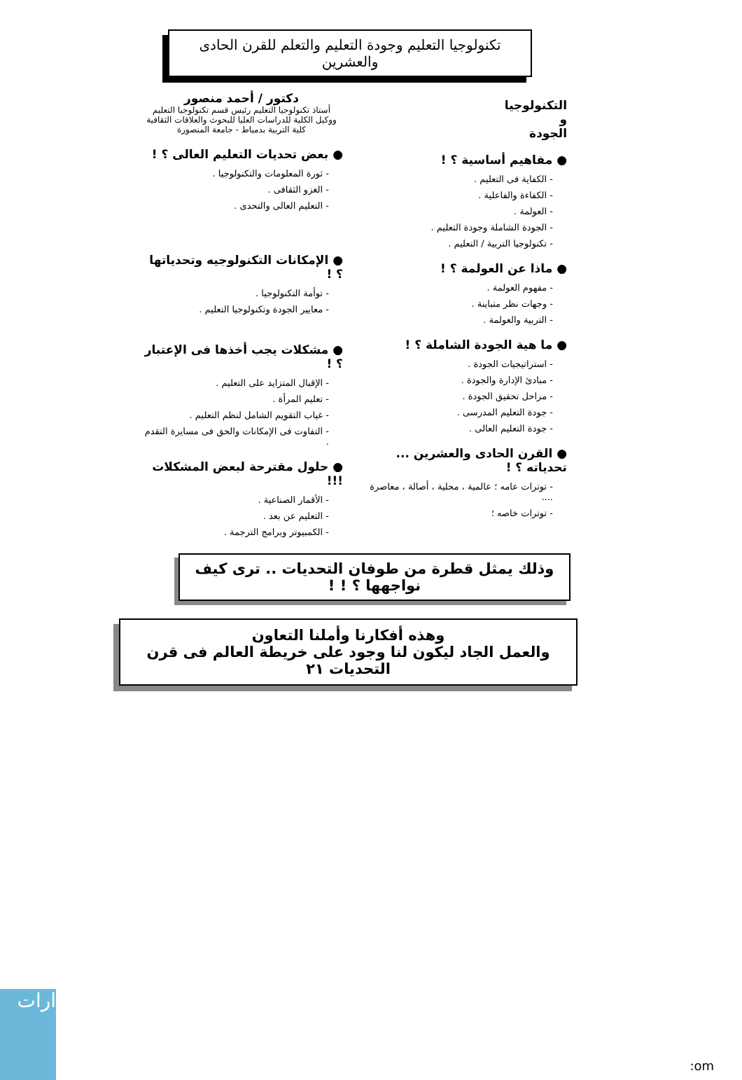تكنولوجيا التعليم وجودة التعليم والتعلم للقرن الحادى والعشرين
التكنولوجيا
و
الجودة
● مفاهيم أساسية ؟ !
- الكفاية فى التعليم .
- الكفاءة والفاعلية .
- العولمة .
- الجودة الشاملة وجودة التعليم .
- تكنولوجيا التربية / التعليم .
● ماذا عن العولمة ؟ !
- مفهوم العولمة .
- وجهات نظر متباينة .
- التربية والعولمة .
● ما هية الجودة الشاملة ؟ !
- استراتيجيات الجودة .
- مبادئ الإدارة والجودة .
- مراحل تحقيق الجودة .
- جودة التعليم المدرسى .
- جودة التعليم العالى .
● القرن الحادى والعشرين ... تحدياته ؟ !
- توترات عامه ؛ عالمية ، محلية ، أصالة ، معاصرة ....
- توترات خاصه ؛
دكتور / أحمد منصور
أستاذ تكنولوجيا التعليم رئيس قسم تكنولوجيا التعليم
ووكيل الكلية للدراسات العليا للبحوث والعلاقات الثقافية
كلية التربية بدمياط - جامعة المنصورة
● بعض تحديات التعليم العالى ؟ !
- ثورة المعلومات والتكنولوجيا .
- الغزو الثقافى .
- التعليم العالى والتحدى .
● الإمكانات التكنولوجيه وتحدياتها ؟ !
- توأمة التكنولوجيا .
- معايير الجودة وتكنولوجيا التعليم .
● مشكلات يجب أخذها فى الإعتبار ؟ !
- الإقبال المتزايد على التعليم .
- تعليم المرأة .
- غياب التقويم الشامل لنظم التعليم .
- التفاوت فى الإمكانات والحق فى مسايرة التقدم .
● حلول مقترحة لبعض المشكلات !!!
- الأقمار الصناعية .
- التعليم عن بعد .
- الكمبيوتر وبرامج الترجمة .
وذلك يمثل قطرة من طوفان التحديات .. ترى كيف نواجهها ؟ ! !
وهذه أفكارنا وأملنا التعاون
والعمل الجاد ليكون لنا وجود على خريطة العالم فى قرن التحديات ٢١
ارات :om